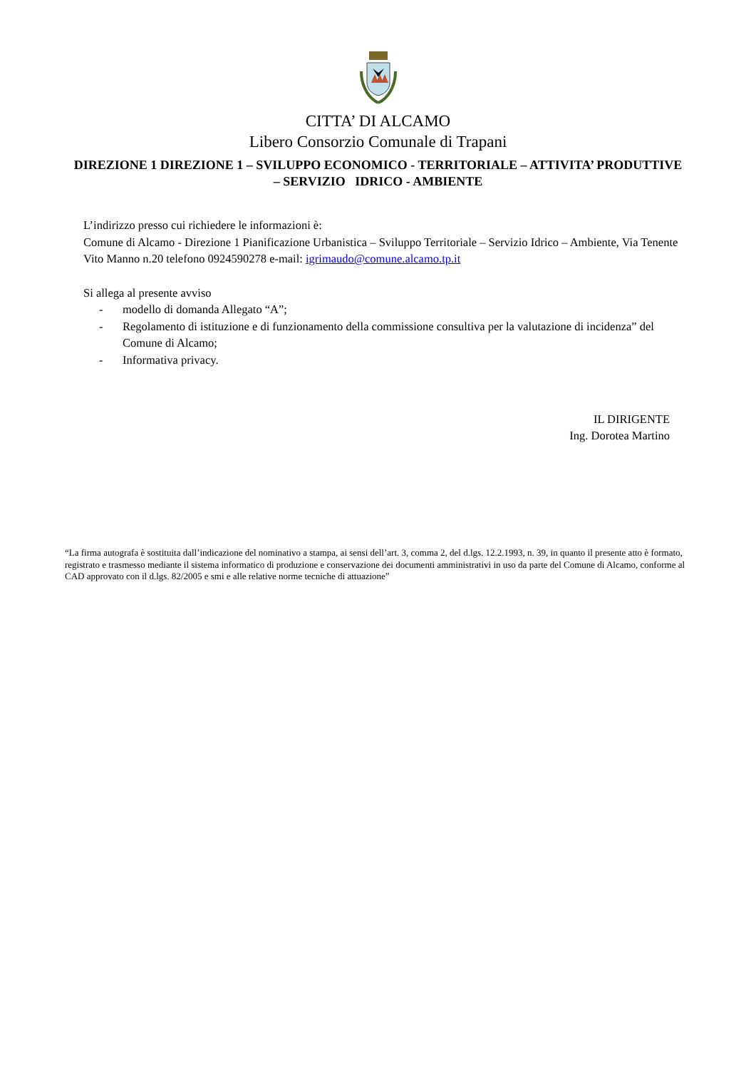CITTA’ DI ALCAMO
Libero Consorzio Comunale di Trapani
DIREZIONE 1 DIREZIONE 1 – SVILUPPO ECONOMICO - TERRITORIALE – ATTIVITA’ PRODUTTIVE – SERVIZIO IDRICO - AMBIENTE
L’indirizzo presso cui richiedere le informazioni è:
Comune di Alcamo - Direzione 1 Pianificazione Urbanistica – Sviluppo Territoriale – Servizio Idrico – Ambiente, Via Tenente Vito Manno n.20 telefono 0924590278 e-mail: igrimaudo@comune.alcamo.tp.it
Si allega al presente avviso
- modello di domanda Allegato “A”;
- Regolamento di istituzione e di funzionamento della commissione consultiva per la valutazione di incidenza” del Comune di Alcamo;
- Informativa privacy.
IL DIRIGENTE
Ing. Dorotea Martino
“La firma autografa è sostituita dall’indicazione del nominativo a stampa, ai sensi dell’art. 3, comma 2, del d.lgs. 12.2.1993, n. 39, in quanto il presente atto è formato, registrato e trasmesso mediante il sistema informatico di produzione e conservazione dei documenti amministrativi in uso da parte del Comune di Alcamo, conforme al CAD approvato con il d.lgs. 82/2005 e smi e alle relative norme tecniche di attuazione”